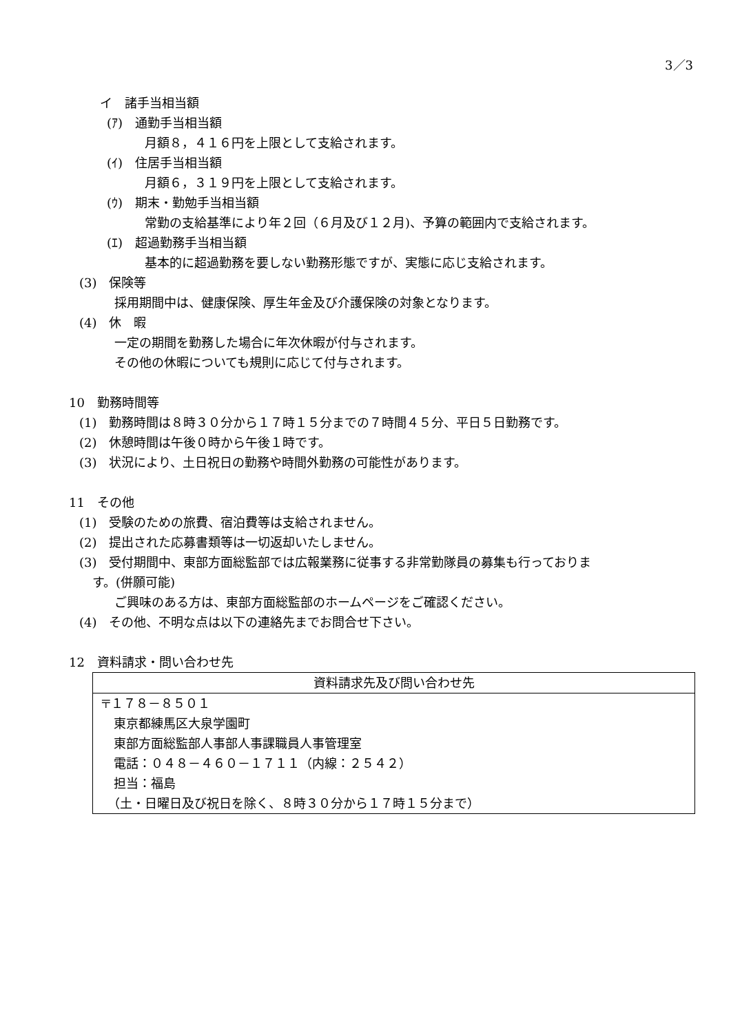3／3
イ　諸手当相当額
(ｱ)　通勤手当相当額
月額８，４１６円を上限として支給されます。
(ｲ)　住居手当相当額
月額６，３１９円を上限として支給されます。
(ｳ)　期末・勤勉手当相当額
常勤の支給基準により年２回（６月及び１２月)、予算の範囲内で支給されます。
(ｴ)　超過勤務手当相当額
基本的に超過勤務を要しない勤務形態ですが、実態に応じ支給されます。
(3)　保険等
採用期間中は、健康保険、厚生年金及び介護保険の対象となります。
(4)　休　暇
一定の期間を勤務した場合に年次休暇が付与されます。
その他の休暇についても規則に応じて付与されます。
10　勤務時間等
(1)　勤務時間は８時３０分から１７時１５分までの７時間４５分、平日５日勤務です。
(2)　休憩時間は午後０時から午後１時です。
(3)　状況により、土日祝日の勤務や時間外勤務の可能性があります。
11　その他
(1)　受験のための旅費、宿泊費等は支給されません。
(2)　提出された応募書類等は一切返却いたしません。
(3)　受付期間中、東部方面総監部では広報業務に従事する非常勤隊員の募集も行っておりま
す。(併願可能)
ご興味のある方は、東部方面総監部のホームページをご確認ください。
(4)　その他、不明な点は以下の連絡先までお問合せ下さい。
12　資料請求・問い合わせ先
| 資料請求先及び問い合わせ先 |
| 〒１７８－８５０１ 東京都練馬区大泉学園町 東部方面総監部人事部人事課職員人事管理室 電話：０４８－４６０－１７１１（内線：２５４２） 担当：福島 （土・日曜日及び祝日を除く、８時３０分から１７時１５分まで） |